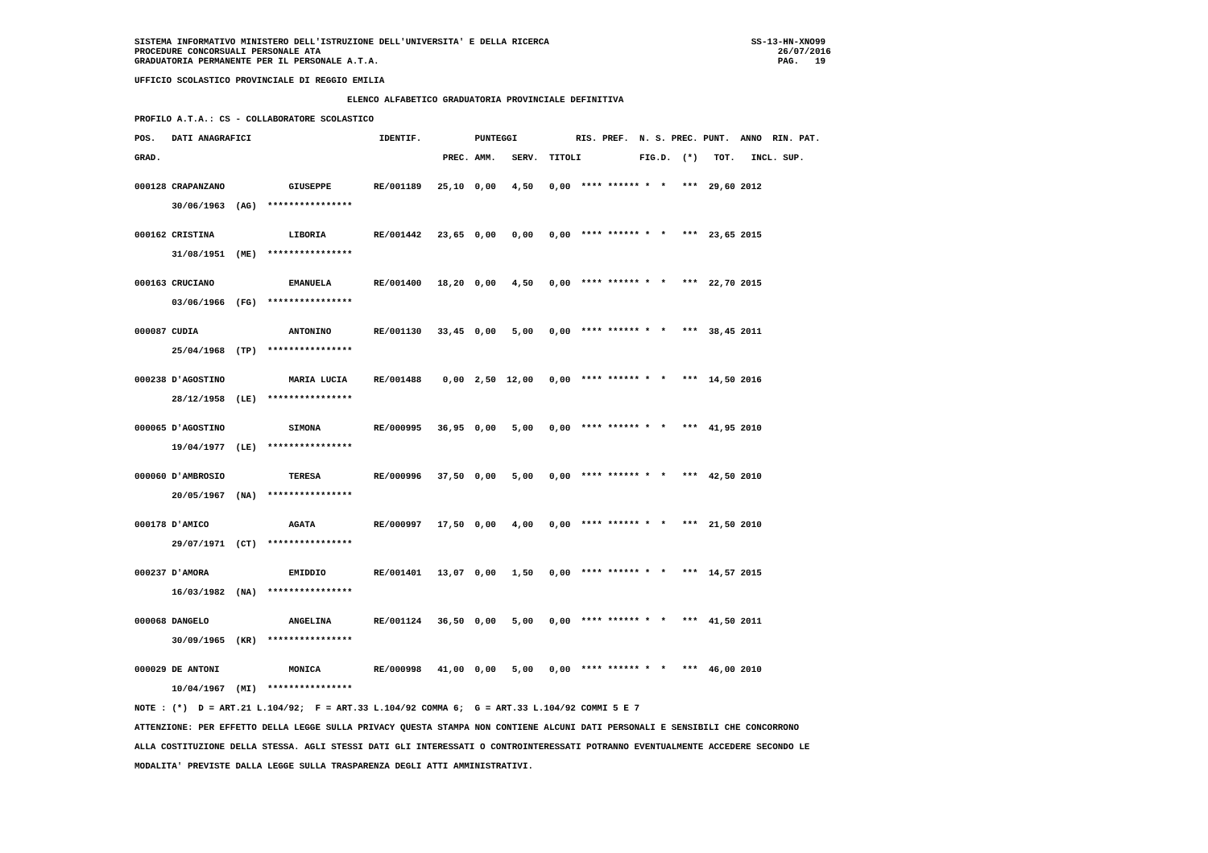SISTEMA INFORMATIVO MINISTERO DELL'ISTRUZIONE DELL'UNIVERSITA' E DELLA RICERCA                                      SS-13-HN-XNO99
PROCEDURE CONCORSUALI PERSONALE ATA                                                                                      26/07/2016
GRADUATORIA PERMANENTE PER IL PERSONALE A.T.A.                                                                           PAG.   19

UFFICIO SCOLASTICO PROVINCIALE DI REGGIO EMILIA

                                        ELENCO ALFABETICO GRADUATORIA PROVINCIALE DEFINITIVA

PROFILO A.T.A.: CS - COLLABORATORE SCOLASTICO

POS.   DATI ANAGRAFICI                        IDENTIF.          PUNTEGGI           RIS. PREF.  N. S. PREC. PUNT.  ANNO  RIN. PAT.

GRAD.                                                     PREC. AMM.   SERV.  TITOLI           FIG.D.  (*)   TOT.   INCL. SUP.


000128 CRAPANZANO            GIUSEPPE        RE/001189   25,10  0,00   4,50   0,00  **** ****** *  *   ***  29,60 2012

       30/06/1963  (AG)  ****************


000162 CRISTINA              LIBORIA         RE/001442   23,65  0,00   0,00   0,00  **** ****** *  *   ***  23,65 2015

       31/08/1951  (ME)  ****************


000163 CRUCIANO              EMANUELA        RE/001400   18,20  0,00   4,50   0,00  **** ****** *  *   ***  22,70 2015

       03/06/1966  (FG)  ****************


000087 CUDIA                 ANTONINO        RE/001130   33,45  0,00   5,00   0,00  **** ****** *  *   ***  38,45 2011

       25/04/1968  (TP)  ****************


000238 D'AGOSTINO            MARIA LUCIA     RE/001488    0,00  2,50  12,00   0,00  **** ****** *  *   ***  14,50 2016

       28/12/1958  (LE)  ****************


000065 D'AGOSTINO            SIMONA          RE/000995   36,95  0,00   5,00   0,00  **** ****** *  *   ***  41,95 2010

       19/04/1977  (LE)  ****************


000060 D'AMBROSIO            TERESA          RE/000996   37,50  0,00   5,00   0,00  **** ****** *  *   ***  42,50 2010

       20/05/1967  (NA)  ****************


000178 D'AMICO               AGATA           RE/000997   17,50  0,00   4,00   0,00  **** ****** *  *   ***  21,50 2010

       29/07/1971  (CT)  ****************


000237 D'AMORA               EMIDDIO         RE/001401   13,07  0,00   1,50   0,00  **** ****** *  *   ***  14,57 2015

       16/03/1982  (NA)  ****************


000068 DANGELO               ANGELINA        RE/001124   36,50  0,00   5,00   0,00  **** ****** *  *   ***  41,50 2011

       30/09/1965  (KR)  ****************


000029 DE ANTONI             MONICA          RE/000998   41,00  0,00   5,00   0,00  **** ****** *  *   ***  46,00 2010

       10/04/1967  (MI)  ****************

NOTE : (*)  D = ART.21 L.104/92;  F = ART.33 L.104/92 COMMA 6;  G = ART.33 L.104/92 COMMI 5 E 7

ATTENZIONE: PER EFFETTO DELLA LEGGE SULLA PRIVACY QUESTA STAMPA NON CONTIENE ALCUNI DATI PERSONALI E SENSIBILI CHE CONCORRONO

ALLA COSTITUZIONE DELLA STESSA. AGLI STESSI DATI GLI INTERESSATI O CONTROINTERESSATI POTRANNO EVENTUALMENTE ACCEDERE SECONDO LE

MODALITA' PREVISTE DALLA LEGGE SULLA TRASPARENZA DEGLI ATTI AMMINISTRATIVI.